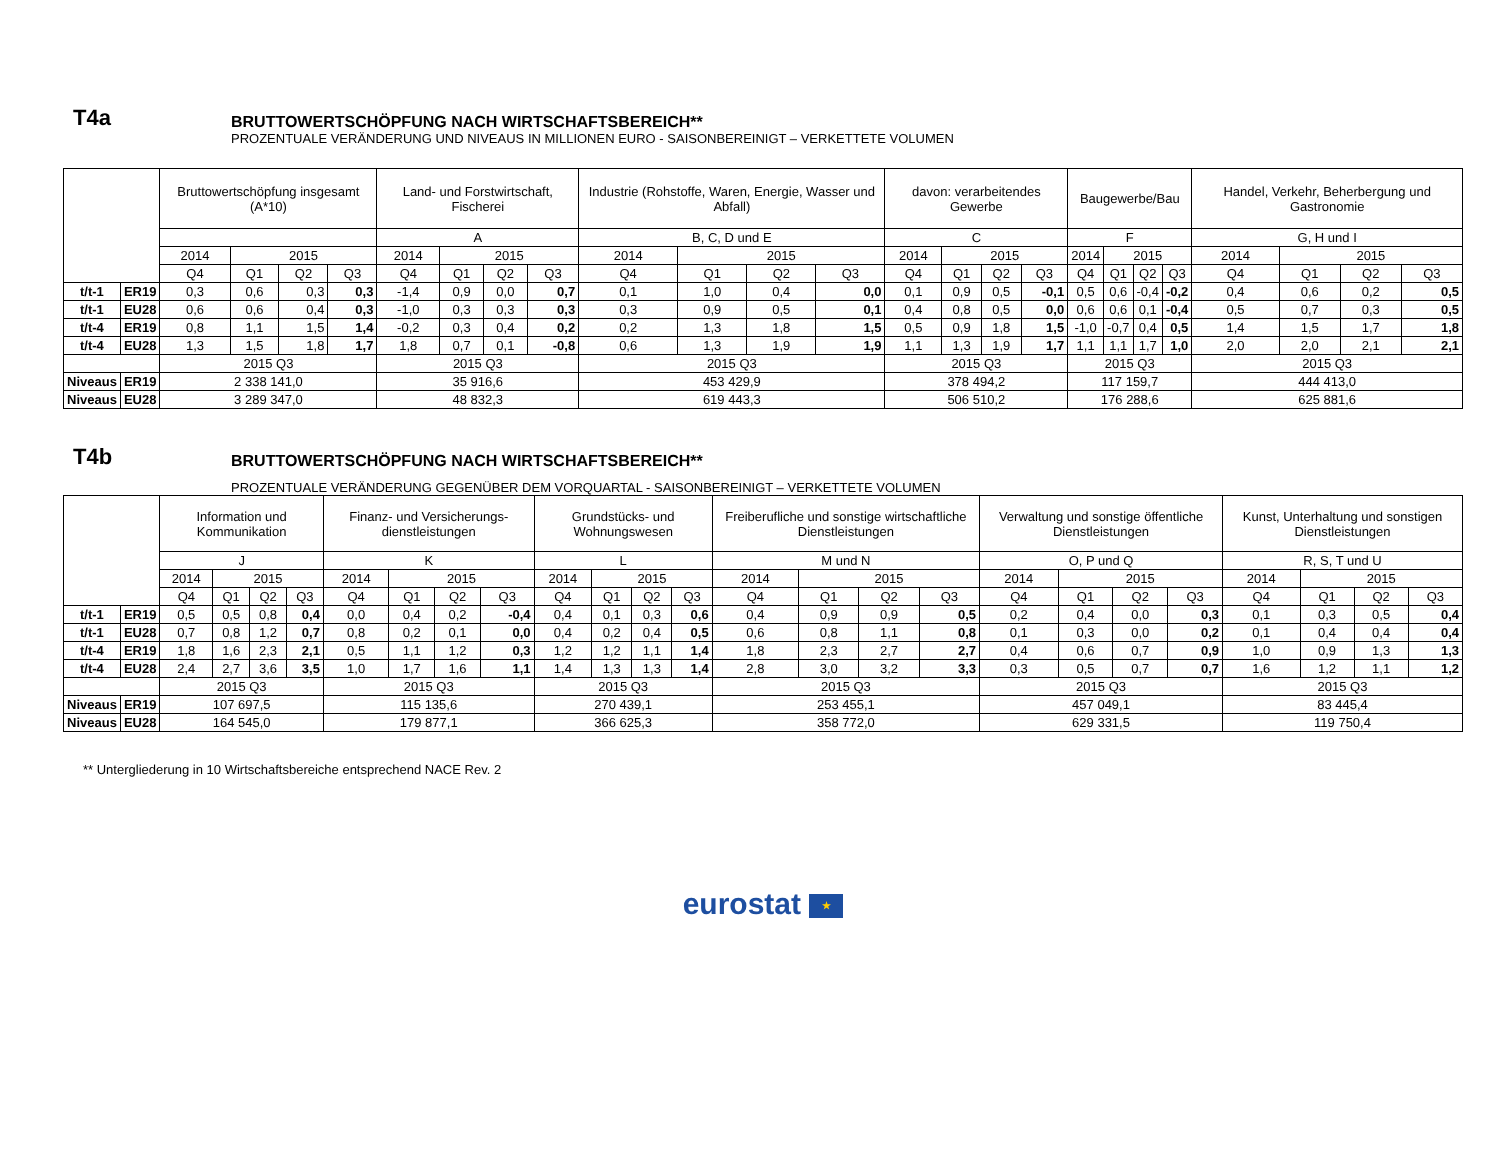T4a
BRUTTOWERTSCHÖPFUNG NACH WIRTSCHAFTSBEREICH**
PROZENTUALE VERÄNDERUNG UND NIVEAUS IN MILLIONEN EURO - SAISONBEREINIGT – VERKETTETE VOLUMEN
| | | Bruttowertschöpfung insgesamt (A*10) | | | | Land- und Forstwirtschaft, Fischerei | | | | Industrie (Rohstoffe, Waren, Energie, Wasser und Abfall) | | | | davon: verarbeitendes Gewerbe | | | | Baugewerbe/Bau | | | | Handel, Verkehr, Beherbergung und Gastronomie | | | |
| --- | --- | --- | --- | --- | --- | --- | --- | --- | --- | --- | --- | --- | --- | --- | --- | --- | --- | --- | --- | --- | --- | --- | --- | --- | --- |
| | | | | | | A | | | | B, C, D und E | | | | C | | | | F | | | | G, H und I | | | |
| | | 2014 | 2015 | | | 2014 | 2015 | | | 2014 | 2015 | | | 2014 | 2015 | | | 2014 | 2015 | | | 2014 | 2015 | | |
| | | Q4 | Q1 | Q2 | Q3 | Q4 | Q1 | Q2 | Q3 | Q4 | Q1 | Q2 | Q3 | Q4 | Q1 | Q2 | Q3 | Q4 | Q1 | Q2 | Q3 | Q4 | Q1 | Q2 | Q3 |
| t/t-1 | ER19 | 0,3 | 0,6 | 0,3 | 0,3 | -1,4 | 0,9 | 0,0 | 0,7 | 0,1 | 1,0 | 0,4 | 0,0 | 0,1 | 0,9 | 0,5 | -0,1 | 0,5 | 0,6 | -0,4 | -0,2 | 0,4 | 0,6 | 0,2 | 0,5 |
| t/t-1 | EU28 | 0,6 | 0,6 | 0,4 | 0,3 | -1,0 | 0,3 | 0,3 | 0,3 | 0,3 | 0,9 | 0,5 | 0,1 | 0,4 | 0,8 | 0,5 | 0,0 | 0,6 | 0,6 | 0,1 | -0,4 | 0,5 | 0,7 | 0,3 | 0,5 |
| t/t-4 | ER19 | 0,8 | 1,1 | 1,5 | 1,4 | -0,2 | 0,3 | 0,4 | 0,2 | 0,2 | 1,3 | 1,8 | 1,5 | 0,5 | 0,9 | 1,8 | 1,5 | -1,0 | -0,7 | 0,4 | 0,5 | 1,4 | 1,5 | 1,7 | 1,8 |
| t/t-4 | EU28 | 1,3 | 1,5 | 1,8 | 1,7 | 1,8 | 0,7 | 0,1 | -0,8 | 0,6 | 1,3 | 1,9 | 1,9 | 1,1 | 1,3 | 1,9 | 1,7 | 1,1 | 1,1 | 1,7 | 1,0 | 2,0 | 2,0 | 2,1 | 2,1 |
| | | 2015 Q3 | | | | 2015 Q3 | | | | 2015 Q3 | | | | 2015 Q3 | | | | 2015 Q3 | | | | 2015 Q3 | | | |
| Niveaus | ER19 | 2 338 141,0 | | | | 35 916,6 | | | | 453 429,9 | | | | 378 494,2 | | | | 117 159,7 | | | | 444 413,0 | | | |
| Niveaus | EU28 | 3 289 347,0 | | | | 48 832,3 | | | | 619 443,3 | | | | 506 510,2 | | | | 176 288,6 | | | | 625 881,6 | | | |
T4b
BRUTTOWERTSCHÖPFUNG NACH WIRTSCHAFTSBEREICH**
PROZENTUALE VERÄNDERUNG GEGENÜBER DEM VORQUARTAL - SAISONBEREINIGT – VERKETTETE VOLUMEN
| | | Information und Kommunikation | | | | Finanz- und Versicherungs-dienstleistungen | | | | Grundstücks- und Wohnungswesen | | | | Freiberufliche und sonstige wirtschaftliche Dienstleistungen | | | | Verwaltung und sonstige öffentliche Dienstleistungen | | | | Kunst, Unterhaltung und sonstigen Dienstleistungen | | | |
| --- | --- | --- | --- | --- | --- | --- | --- | --- | --- | --- | --- | --- | --- | --- | --- | --- | --- | --- | --- | --- | --- | --- | --- | --- | --- |
| | | J | | | | K | | | | L | | | | M und N | | | | O, P und Q | | | | R, S, T und U | | | |
| | | 2014 | 2015 | | | 2014 | 2015 | | | 2014 | 2015 | | | 2014 | 2015 | | | 2014 | 2015 | | | 2014 | 2015 | | |
| | | Q4 | Q1 | Q2 | Q3 | Q4 | Q1 | Q2 | Q3 | Q4 | Q1 | Q2 | Q3 | Q4 | Q1 | Q2 | Q3 | Q4 | Q1 | Q2 | Q3 | Q4 | Q1 | Q2 | Q3 |
| t/t-1 | ER19 | 0,5 | 0,5 | 0,8 | 0,4 | 0,0 | 0,4 | 0,2 | -0,4 | 0,4 | 0,1 | 0,3 | 0,6 | 0,4 | 0,9 | 0,9 | 0,5 | 0,2 | 0,4 | 0,0 | 0,3 | 0,1 | 0,3 | 0,5 | 0,4 |
| t/t-1 | EU28 | 0,7 | 0,8 | 1,2 | 0,7 | 0,8 | 0,2 | 0,1 | 0,0 | 0,4 | 0,2 | 0,4 | 0,5 | 0,6 | 0,8 | 1,1 | 0,8 | 0,1 | 0,3 | 0,0 | 0,2 | 0,1 | 0,4 | 0,4 | 0,4 |
| t/t-4 | ER19 | 1,8 | 1,6 | 2,3 | 2,1 | 0,5 | 1,1 | 1,2 | 0,3 | 1,2 | 1,2 | 1,1 | 1,4 | 1,8 | 2,3 | 2,7 | 2,7 | 0,4 | 0,6 | 0,7 | 0,9 | 1,0 | 0,9 | 1,3 | 1,3 |
| t/t-4 | EU28 | 2,4 | 2,7 | 3,6 | 3,5 | 1,0 | 1,7 | 1,6 | 1,1 | 1,4 | 1,3 | 1,3 | 1,4 | 2,8 | 3,0 | 3,2 | 3,3 | 0,3 | 0,5 | 0,7 | 0,7 | 1,6 | 1,2 | 1,1 | 1,2 |
| | | 2015 Q3 | | | | 2015 Q3 | | | | 2015 Q3 | | | | 2015 Q3 | | | | 2015 Q3 | | | | 2015 Q3 | | | |
| Niveaus | ER19 | 107 697,5 | | | | 115 135,6 | | | | 270 439,1 | | | | 253 455,1 | | | | 457 049,1 | | | | 83 445,4 | | | |
| Niveaus | EU28 | 164 545,0 | | | | 179 877,1 | | | | 366 625,3 | | | | 358 772,0 | | | | 629 331,5 | | | | 119 750,4 | | | |
** Untergliederung in 10 Wirtschaftsbereiche entsprechend NACE Rev. 2
eurostat ★